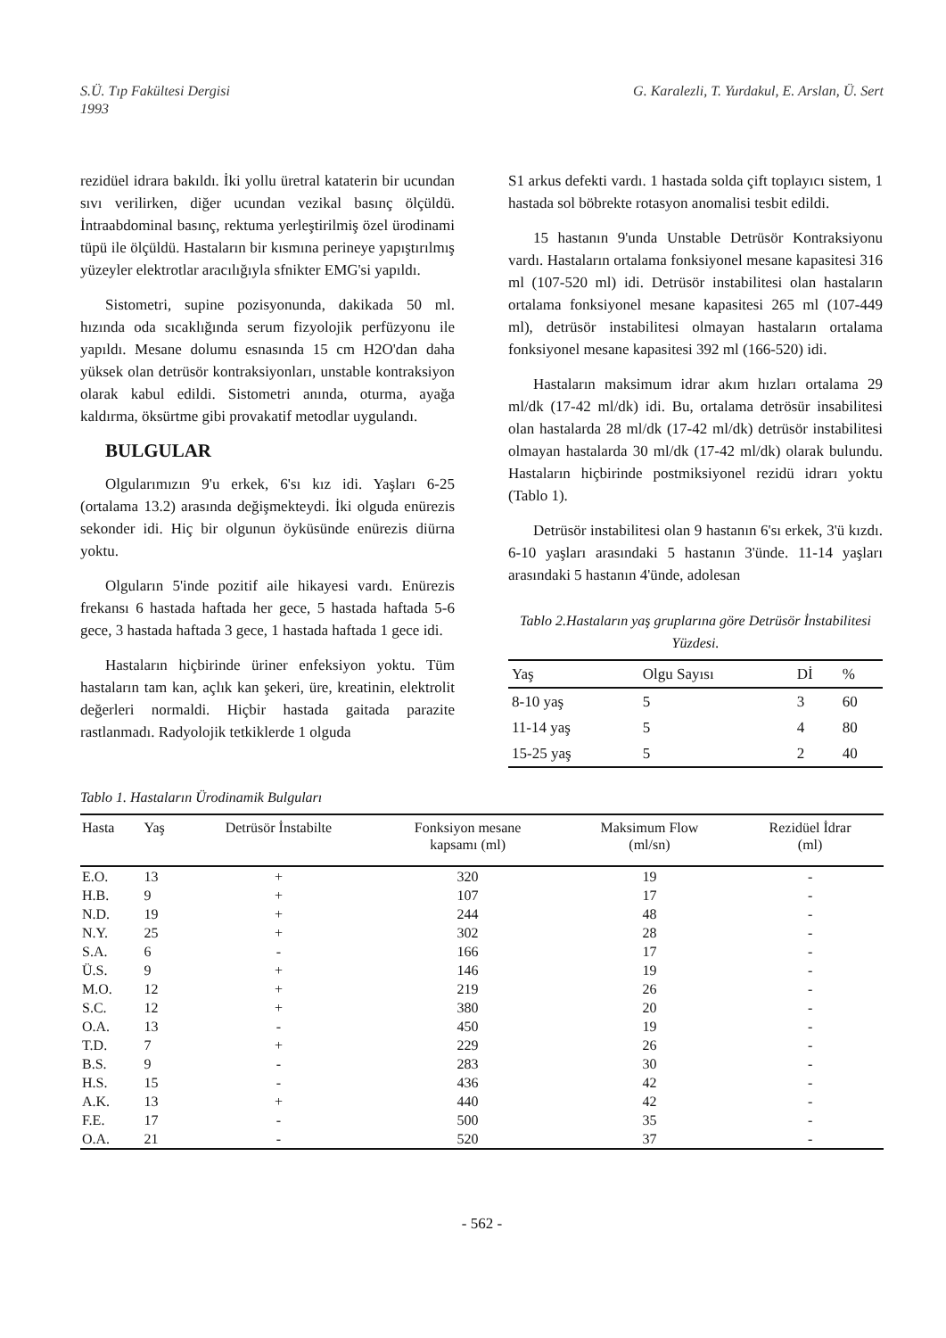S.Ü. Tıp Fakültesi Dergisi
1993
G. Karalezli, T. Yurdakul, E. Arslan, Ü. Sert
rezidüel idrara bakıldı. İki yollu üretral kataterin bir ucundan sıvı verilirken, diğer ucundan vezikal basınç ölçüldü. İntraabdominal basınç, rektuma yerleştirilmiş özel ürodinami tüpü ile ölçüldü. Hastaların bir kısmına perineye yapıştırılmış yüzeyler elektrotlar aracılığıyla sfnikter EMG'si yapıldı.
Sistometri, supine pozisyonunda, dakikada 50 ml. hızında oda sıcaklığında serum fizyolojik perfüzyonu ile yapıldı. Mesane dolumu esnasında 15 cm H2O'dan daha yüksek olan detrüsör kontraksiyonları, unstable kontraksiyon olarak kabul edildi. Sistometri anında, oturma, ayağa kaldırma, öksürtme gibi provakatif metodlar uygulandı.
BULGULAR
Olgularımızın 9'u erkek, 6'sı kız idi. Yaşları 6-25 (ortalama 13.2) arasında değişmekteydi. İki olguda enürezis sekonder idi. Hiç bir olgunun öyküsünde enürezis diürna yoktu.
Olguların 5'inde pozitif aile hikayesi vardı. Enürezis frekansı 6 hastada haftada her gece, 5 hastada haftada 5-6 gece, 3 hastada haftada 3 gece, 1 hastada haftada 1 gece idi.
Hastaların hiçbirinde üriner enfeksiyon yoktu. Tüm hastaların tam kan, açlık kan şekeri, üre, kreatinin, elektrolit değerleri normaldi. Hiçbir hastada gaitada parazite rastlanmadı. Radyolojik tetkiklerde 1 olguda
S1 arkus defekti vardı. 1 hastada solda çift toplayıcı sistem, 1 hastada sol böbrekte rotasyon anomalisi tesbit edildi.
15 hastanın 9'unda Unstable Detrüsör Kontraksiyonu vardı. Hastaların ortalama fonksiyonel mesane kapasitesi 316 ml (107-520 ml) idi. Detrüsör instabilitesi olan hastaların ortalama fonksiyonel mesane kapasitesi 265 ml (107-449 ml), detrüsör instabilitesi olmayan hastaların ortalama fonksiyonel mesane kapasitesi 392 ml (166-520) idi.
Hastaların maksimum idrar akım hızları ortalama 29 ml/dk (17-42 ml/dk) idi. Bu, ortalama detrösür insabilitesi olan hastalarda 28 ml/dk (17-42 ml/dk) detrüsör instabilitesi olmayan hastalarda 30 ml/dk (17-42 ml/dk) olarak bulundu. Hastaların hiçbirinde postmiksiyonel rezidü idrarı yoktu (Tablo 1).
Detrüsör instabilitesi olan 9 hastanın 6'sı erkek, 3'ü kızdı. 6-10 yaşları arasındaki 5 hastanın 3'ünde. 11-14 yaşları arasındaki 5 hastanın 4'ünde, adolesan
Tablo 2.Hastaların yaş gruplarına göre Detrüsör İnstabilitesi Yüzdesi.
| Yaş | Olgu Sayısı | Dİ | % |
| --- | --- | --- | --- |
| 8-10 yaş | 5 | 3 | 60 |
| 11-14 yaş | 5 | 4 | 80 |
| 15-25 yaş | 5 | 2 | 40 |
Tablo 1. Hastaların Ürodinamik Bulguları
| Hasta | Yaş | Detrüsör İnstabilte | Fonksiyon mesane kapsamı (ml) | Maksimum Flow (ml/sn) | Rezidüel İdrar (ml) |
| --- | --- | --- | --- | --- | --- |
| E.O. | 13 | + | 320 | 19 | - |
| H.B. | 9 | + | 107 | 17 | - |
| N.D. | 19 | + | 244 | 48 | - |
| N.Y. | 25 | + | 302 | 28 | - |
| S.A. | 6 | - | 166 | 17 | - |
| Ü.S. | 9 | + | 146 | 19 | - |
| M.O. | 12 | + | 219 | 26 | - |
| S.C. | 12 | + | 380 | 20 | - |
| O.A. | 13 | - | 450 | 19 | - |
| T.D. | 7 | + | 229 | 26 | - |
| B.S. | 9 | - | 283 | 30 | - |
| H.S. | 15 | - | 436 | 42 | - |
| A.K. | 13 | + | 440 | 42 | - |
| F.E. | 17 | - | 500 | 35 | - |
| O.A. | 21 | - | 520 | 37 | - |
- 562 -